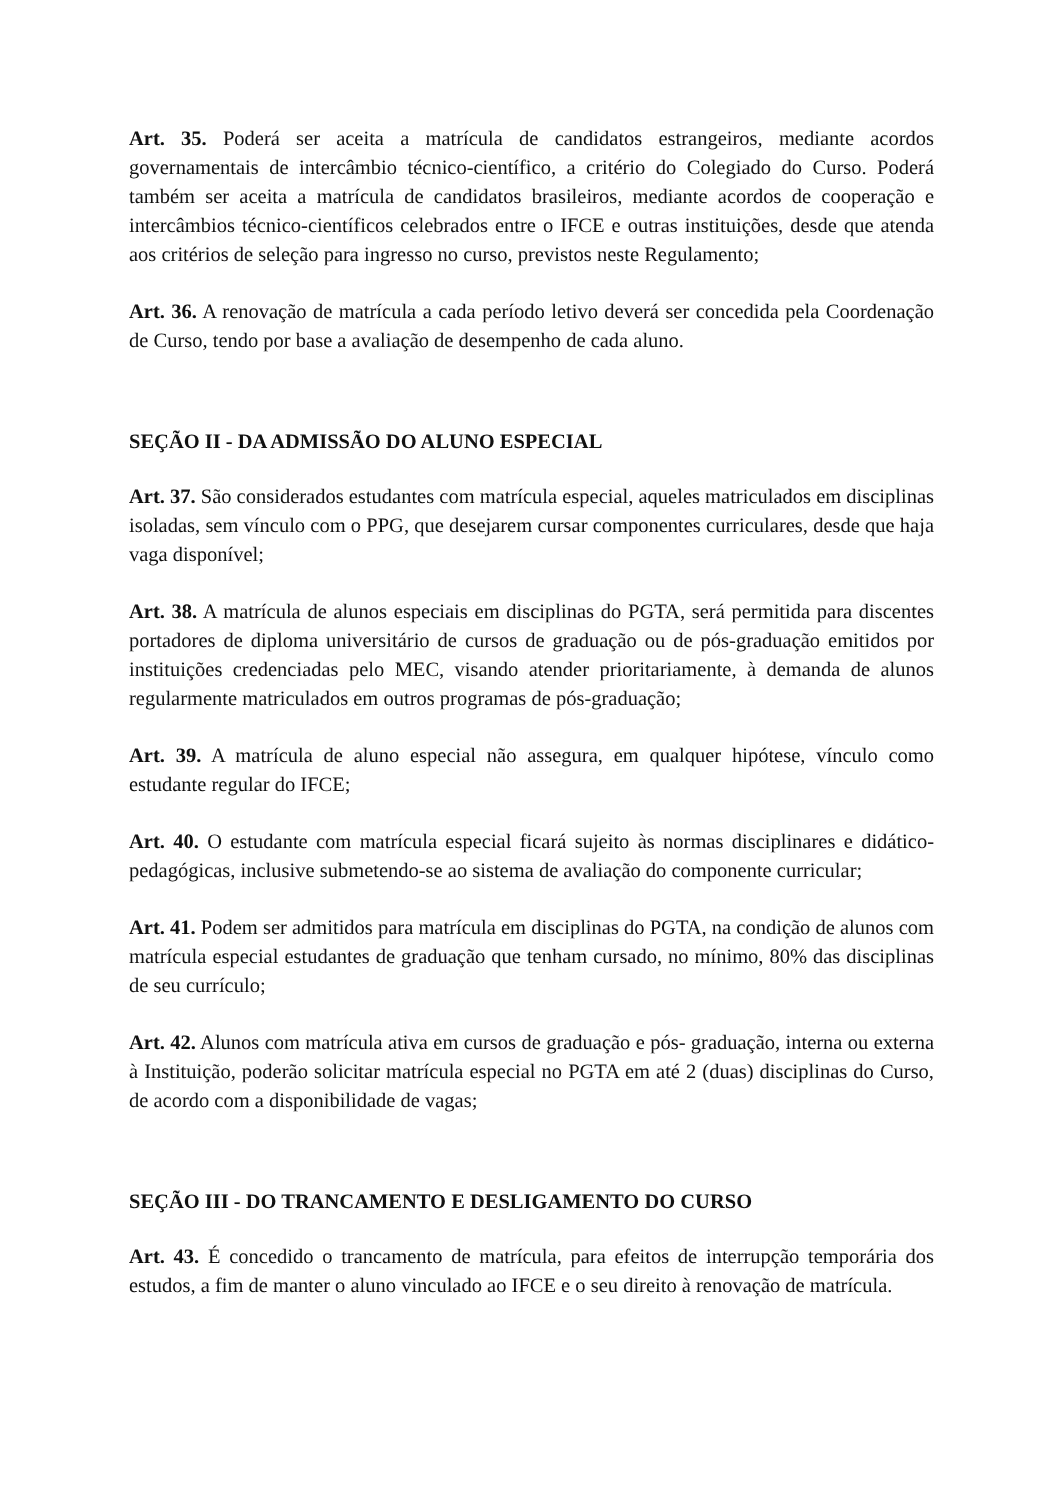Art. 35. Poderá ser aceita a matrícula de candidatos estrangeiros, mediante acordos governamentais de intercâmbio técnico-científico, a critério do Colegiado do Curso. Poderá também ser aceita a matrícula de candidatos brasileiros, mediante acordos de cooperação e intercâmbios técnico-científicos celebrados entre o IFCE e outras instituições, desde que atenda aos critérios de seleção para ingresso no curso, previstos neste Regulamento;
Art. 36. A renovação de matrícula a cada período letivo deverá ser concedida pela Coordenação de Curso, tendo por base a avaliação de desempenho de cada aluno.
SEÇÃO II - DA ADMISSÃO DO ALUNO ESPECIAL
Art. 37. São considerados estudantes com matrícula especial, aqueles matriculados em disciplinas isoladas, sem vínculo com o PPG, que desejarem cursar componentes curriculares, desde que haja vaga disponível;
Art. 38. A matrícula de alunos especiais em disciplinas do PGTA, será permitida para discentes portadores de diploma universitário de cursos de graduação ou de pós-graduação emitidos por instituições credenciadas pelo MEC, visando atender prioritariamente, à demanda de alunos regularmente matriculados em outros programas de pós-graduação;
Art. 39. A matrícula de aluno especial não assegura, em qualquer hipótese, vínculo como estudante regular do IFCE;
Art. 40. O estudante com matrícula especial ficará sujeito às normas disciplinares e didático-pedagógicas, inclusive submetendo-se ao sistema de avaliação do componente curricular;
Art. 41. Podem ser admitidos para matrícula em disciplinas do PGTA, na condição de alunos com matrícula especial estudantes de graduação que tenham cursado, no mínimo, 80% das disciplinas de seu currículo;
Art. 42. Alunos com matrícula ativa em cursos de graduação e pós- graduação, interna ou externa à Instituição, poderão solicitar matrícula especial no PGTA em até 2 (duas) disciplinas do Curso, de acordo com a disponibilidade de vagas;
SEÇÃO III - DO TRANCAMENTO E DESLIGAMENTO DO CURSO
Art. 43. É concedido o trancamento de matrícula, para efeitos de interrupção temporária dos estudos, a fim de manter o aluno vinculado ao IFCE e o seu direito à renovação de matrícula.